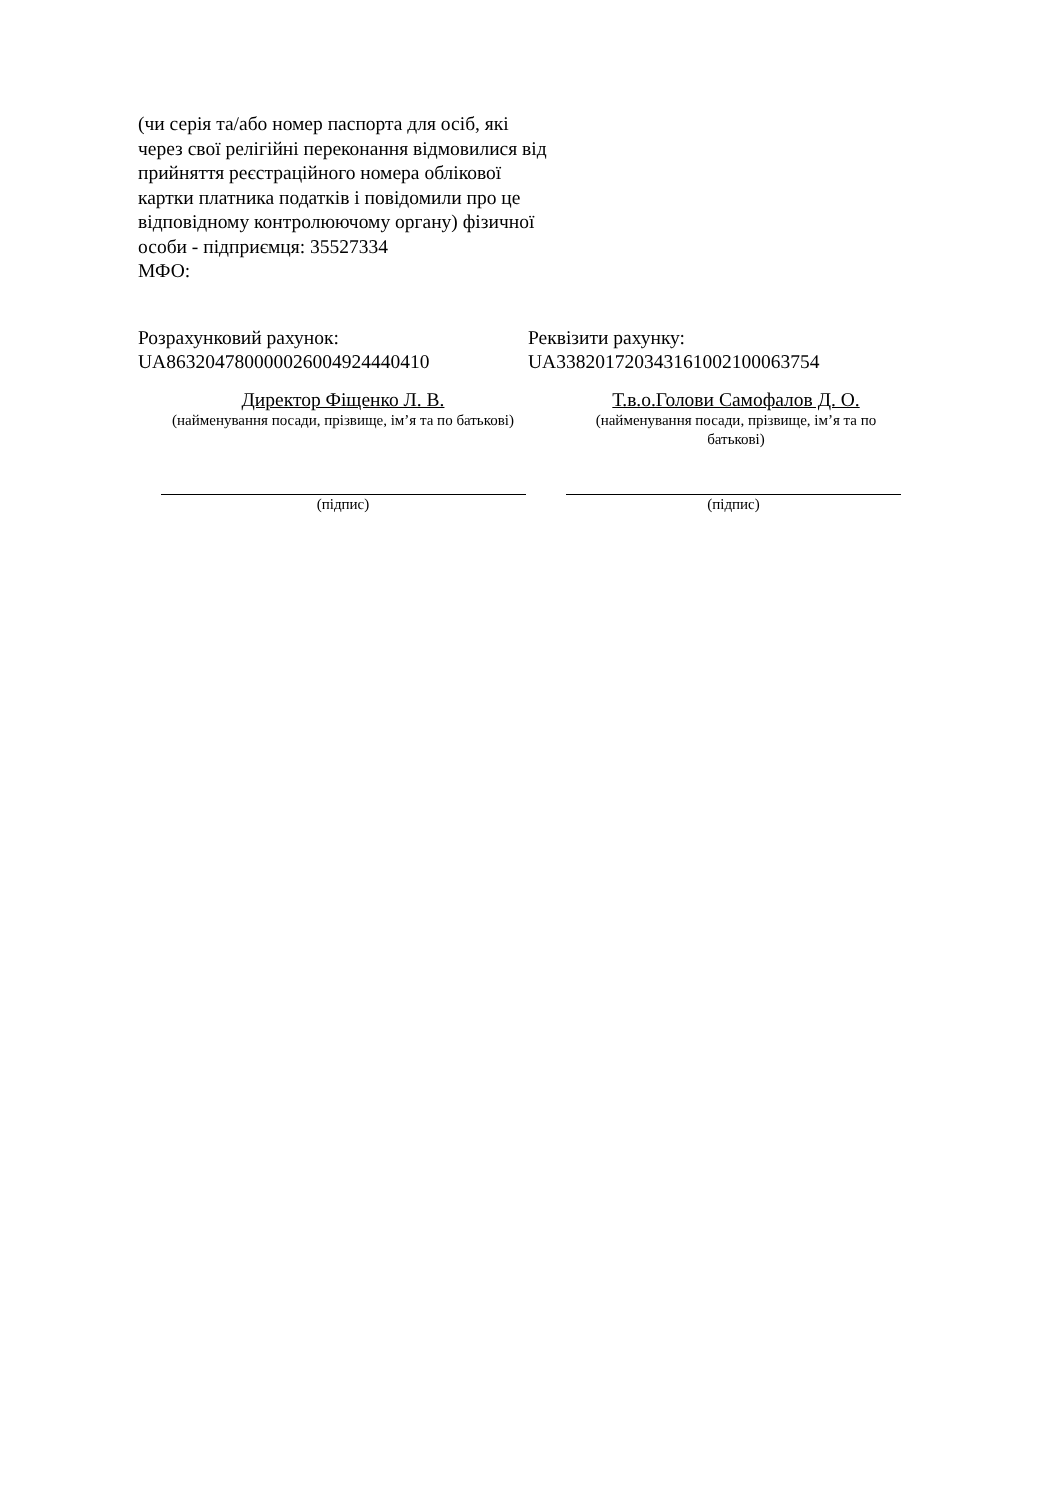(чи серія та/або номер паспорта для осіб, які через свої релігійні переконання відмовилися від прийняття реєстраційного номера облікової картки платника податків і повідомили про це відповідному контролюючому органу) фізичної особи - підприємця: 35527334
МФО:
Розрахунковий рахунок:
UA863204780000026004924440410
Реквізити рахунку:
UA338201720343161002100063754
Директор Фіщенко Л. В.
(найменування посади, прізвище, ім’я та по батькові)
Т.в.о.Голови Самофалов Д. О.
(найменування посади, прізвище, ім’я та по батькові)
(підпис) (підпис)